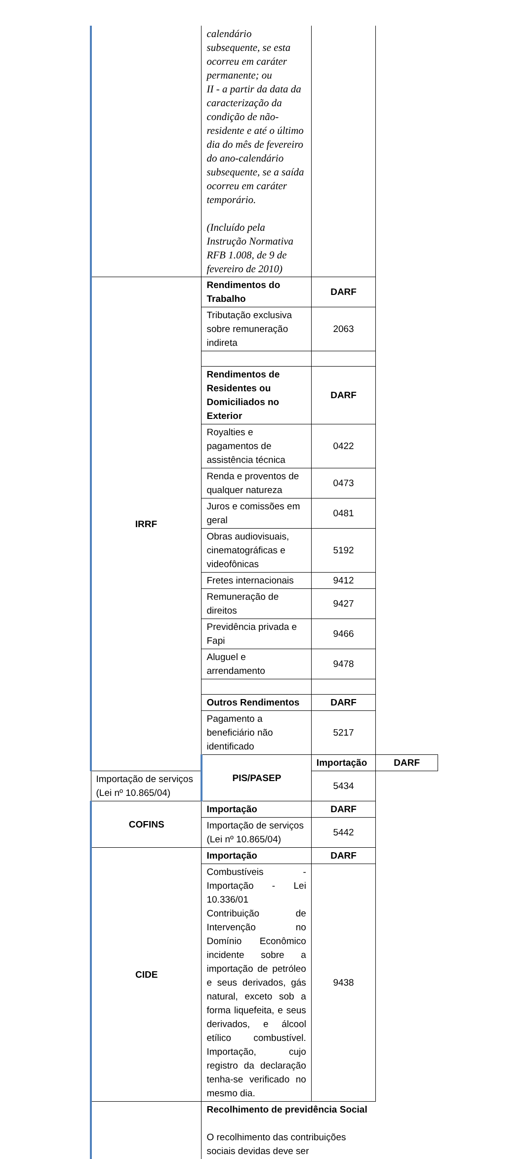| | calendário subsequente, se esta ocorreu em caráter permanente; ou II - a partir da data da caracterização da condição de não-residente e até o último dia do mês de fevereiro do ano-calendário subsequente, se a saída ocorreu em caráter temporário. (Incluído pela Instrução Normativa RFB 1.008, de 9 de fevereiro de 2010) | | |
| IRRF | Rendimentos do Trabalho | DARF | |
| | Tributação exclusiva sobre remuneração indireta | 2063 | |
| | Rendimentos de Residentes ou Domiciliados no Exterior | DARF | |
| | Royalties e pagamentos de assistência técnica | 0422 | |
| | Renda e proventos de qualquer natureza | 0473 | |
| | Juros e comissões em geral | 0481 | |
| | Obras audiovisuais, cinematográficas e videofônicas | 5192 | |
| | Fretes internacionais | 9412 | |
| | Remuneração de direitos | 9427 | |
| | Previdência privada e Fapi | 9466 | |
| | Aluguel e arrendamento | 9478 | |
| | Outros Rendimentos | DARF | |
| | Pagamento a beneficiário não identificado | 5217 | |
| | PIS/PASEP | Importação | DARF |
| Importação de serviços (Lei nº 10.865/04) | | 5434 | |
| COFINS | Importação | DARF | |
| | Importação de serviços (Lei nº 10.865/04) | 5442 | |
| CIDE | Importação | DARF | |
| | Combustíveis - Importação - Lei 10.336/01 Contribuição de Intervenção no Domínio Econômico incidente sobre a importação de petróleo e seus derivados, gás natural, exceto sob a forma liquefeita, e seus derivados, e álcool etílico combustível. Importação, cujo registro da declaração tenha-se verificado no mesmo dia. | 9438 | |
| | Recolhimento de previdência Social O recolhimento das contribuições sociais devidas deve ser | | |